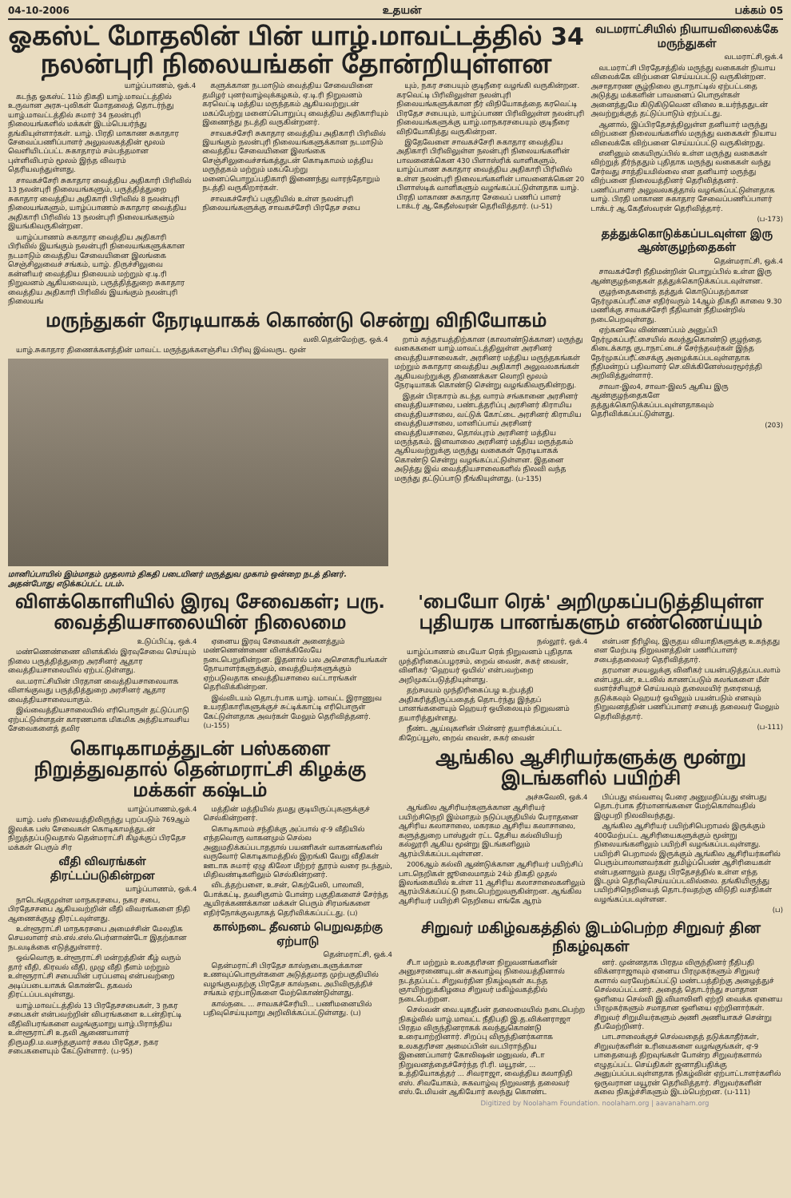04-10-2006 உதயன் பக்கம் 05
ஓகஸ்ட் மோதலின் பின் யாழ்.மாவட்டத்தில் 34 நலன்புரி நிலையங்கள் தோன்றியுள்ளன
யாழ்ப்பாணம், ஒக்.4
கடந்த ஓகஸ்ட் 11ம் திகதி யாழ்.மாவட்டத்தில் உருவான அரசு-புலிகள் மோதலைத் தொடர்ந்து யாழ்.மாவட்டத்தில் சுமார் 34 நலன்புரி நிலையங்களில் மக்கள் இடம்பெயர்ந்து தங்கியுள்ளார்கள். யாழ். பிரதி மாகாண சுகாதார சேவைப்பணிப்பாளர் அலுவலகத்தின் மூலம் வெளியிடப்பட்ட சுகாதாரம் சம்பந்தமான புள்ளிவிபரம் மூலம் இந்த விவரம் தெரியவந்துள்ளது.
சாவகச்சேரி சுகாதார வைத்திய அதிகாரி பிரிவில் 13 நலன்புரி நிலையங்களும், பருத்தித்துறை சுகாதார வைத்திய அதிகாரி பிரிவில் 8 நலன்புரி நிலையங்களும், யாழ்ப்பாணம் சுகாதார வைத்திய அதிகாரி பிரிவில் 13 நலன்புரி நிலையங்களும் இயங்கிவருகின்றன.
யாழ்ப்பாணம் சுகாதார வைத்திய அதிகாரி பிரிவில் இயங்கும் நலன்புரி நிலையங்களுக்கான நடமாடும் வைத்திய சேவையினை இலங்கை செஞ்சிலுவைச் சங்கம், யாழ். திருச்சிலுவை கன்னியர் வைத்திய நிலையம் மற்றும் ஏ.டி.ரி நிறுவனம் ஆகியவையும், பருத்தித்துறை சுகாதார வைத்திய அதிகாரி பிரிவில் இயங்கும் நலன்புரி நிலையங்
களுக்கான நடமாடும் வைத்திய சேவையினை தமிழர் புனர்வாழ்வுக்கழகம், ஏ.டி.ரி நிறுவனம் கரவெட்டி மத்திய மருந்தகம் ஆகியவற்றுடன் மகப்பேற்று மனைப்பொறுப்பு வைத்திய அதிகாரியும் இணைந்து நடத்தி வருகின்றனர்.
சாவகச்சேரி சுகாதார வைத்திய அதிகாரி பிரிவில் இயங்கும் நலன்புரி நிலையங்களுக்கான நடமாடும் வைத்திய சேவையினை இலங்கை செஞ்சிலுவைச்சங்கத்துடன் கொடிகாமம் மத்திய மருந்தகம் மற்றும் மகப்பேற்று மனைப்பொறுப்பதிகாரி இணைந்து வாரந்தோறும் நடத்தி வருகிறார்கள்.
சாவகச்சேரிப் பகுதியில் உள்ள நலன்புரி நிலையங்களுக்கு சாவகச்சேரி பிரதேச சபை
யும், நகர சபையும் குடிநீரை வழங்கி வருகின்றன. கரவெட்டி பிரிவிலுள்ள நலன்புரி நிலையங்களுக்கான நீர் விநியோகத்தை கரவெட்டி பிரதேச சபையும், யாழ்ப்பாண பிரிவிலுள்ள நலன்புரி நிலையங்களுக்கு யாழ்.மாநகரசபையும் குடிநீரை விநியோகித்து வருகின்றன.
இதேவேளை சாவகச்சேரி சுகாதார வைத்திய அதிகாரி பிரிவிலுள்ள நலன்புரி நிலையங்களின் பாவனைக்கென 430 பிளாஸ்ரிக் வாளிகளும், யாழ்ப்பாண சுகாதார வைத்திய அதிகாரி பிரிவில் உள்ள நலன்புரி நிலையங்களின் பாவனைக்கென 20 பிளாஸ்டிக் வாளிகளும் வழங்கப்பட்டுள்ளதாக யாழ். பிரதி மாகாண சுகாதார சேவைப் பணிப் பாளர் டாக்டர் ஆ.கேதீஸ்வரன் தெரிவித்தார். (ப-51)
மருந்துகள் நேரடியாகக் கொண்டு சென்று விநியோகம்
வலி.தென்மேற்கு, ஒக்.4
யாழ்.சுகாதார திணைக்களத்தின் மாவட்ட மருந்துக்களஞ்சிய பிரிவு இவ்வருட மூன்
மானிப்பாயில் இம்மாதம் முதலாம் திகதி படையினர் மருத்துவ முகாம் ஒன்றை நடத் தினர். அதன்போது எடுக்கப்பட்ட படம்.
றாம் கந்தாயத்திற்கான (காலாண்டுக்கான) மருந்து வகைகளை யாழ்.மாவட்டத்திலுள்ள அரசினர் வைத்தியசாலைகள், அரசினர் மத்திய மருந்தகங்கள் மற்றும் சுகாதார வைத்திய அதிகாரி அலுவலகங்கள் ஆகியவற்றுக்கு திணைக்கள லொறி மூலம் நேரடியாகக் கொண்டு சென்று வழங்கிவருகின்றது.
இதன் பிரகாரம் கடந்த வாரம் சங்கானை அரசினர் வைத்தியசாலை, பண்டத்தரிப்பு அரசினர் கிராமிய வைத்தியசாலை, வட்டுக் கோட்டை அரசினர் கிராமிய வைத்தியசாலை, மானிப்பாய் அரசினர் வைத்தியசாலை, தொல்புரம் அரசினர் மத்திய மருந்தகம், இளவாலை அரசினர் மத்திய மருந்தகம் ஆகியவற்றுக்கு மருந்து வகைகள் நேரடியாகக் கொண்டு சென்று வழங்கப்பட்டுள்ளன. இதனை அடுத்து இவ் வைத்தியசாலைகளில் நிலவி வந்த மருந்து தட்டுப்பாடு நீங்கியுள்ளது. (ப-135)
வடமராட்சியில் நியாயவிலைக்கே மருந்துகள்
வடமராட்சி,ஒக்.4
வடமராட்சி பிரதேசத்தில் மருந்து வகைகள் நியாய விலைக்கே விற்பனை செய்யப்பட்டு வருகின்றன. அசாதாரண சூழ்நிலை குடாநாட்டில் ஏற்பட்டதை அடுத்து மக்களின் பாவனைப் பொருள்கள் அனைத்துமே கிடுகிடுவென விலை உயர்ந்ததுடன் அவற்றுக்குத் தட்டுப்பாடும் ஏற்பட்டது.
ஆனால், இப்பிரதேசத்திலுள்ள தனியார் மருந்து விற்பனை நிலையங்களில் மருந்து வகைகள் நியாய விலைக்கே விற்பனை செய்யப்பட்டு வருகின்றது.
எனினும் கையிருப்பில் உள்ள மருந்து வகைகள் விற்றுத் தீர்ந்ததும் புதிதாக மருந்து வகைகள் வந்து சேர்வது சாத்தியமில்லை என தனியார் மருந்து விற்பனை நிலையத்தினர் தெரிவித்தனர். பணிப்பாளர் அலுவலகத்தால் வழங்கப்பட்டுள்ளதாக யாழ். பிரதி மாகாண சுகாதார சேவைப்பணிப்பாளர் டாக்டர் ஆ.கேதீஸ்வரன் தெரிவித்தார்.
(ப-173)
தத்துக்கொடுக்கப்படவுள்ள இரு ஆண்குழந்தைகள்
தென்மராட்சி, ஒக்.4
சாவகச்சேரி நீதிமன்றின் பொறுப்பில் உள்ள இரு ஆண்குழந்தைகள் தத்துக்கொடுக்கப்படவுள்ளன.
குழந்தைகளைத் தத்துக் கொடுப்பதற்கான நேர்முகப்பரீட்சை எதிர்வரும் 14ஆம் திகதி காலை 9.30 மணிக்கு சாவகச்சேரி நீதிவான் நீதிமன்றில் நடைபெறவுள்ளது.
ஏற்கனவே விண்ணப்பம் அனுப்பி நேர்முகப்பரீட்சையில் கலந்துகொண்டு குழந்தை கிடைக்காத குடாநாட்டைச் சேர்ந்தவர்கள் இந்த நேர்முகப்பரீட்சைக்கு அழைக்கப்படவுள்ளதாக நீதிமன்றப் பதிவாளர் செ.விக்கினேஸ்வரமூர்த்தி அறிவித்துள்ளார்.
சாவா-இல4, சாவா-இல5 ஆகிய இரு ஆண்குழந்தைகளே தத்துக்கொடுக்கப்படவுள்ளதாகவும் தெரிவிக்கப்பட்டுள்ளது.
(203)
விளக்கொளியில் இரவு சேவைகள்; பரு. வைத்தியசாலையின் நிலைமை
உடுப்பிட்டி, ஒக்.4
மண்ணெண்ணை விளக்கில் இரவுசேவை செய்யும் நிலை பருத்தித்துறை அரசினர் ஆதார வைத்தியசாலையில் ஏற்பட்டுள்ளது.
வடமராட்சியின் பிரதான வைத்தியசாலையாக விளங்குவது பருத்தித்துறை அரசினர் ஆதார வைத்தியசாலையாகும்.
இவ்வைத்தியசாலையில் எரிபொருள் தட்டுப்பாடு ஏற்பட்டுள்ளதன் காரணமாக மிகமிக அத்தியாவசிய சேவைகளைத் தவிர
ஏனைய இரவு சேவைகள் அனைத்தும் மண்ணெண்ணை விளக்கிலேயே நடைபெறுகின்றன. இதனால் பல அசௌகரியங்கள் நோயாளர்களுக்கும், வைத்தியர்களுக்கும் ஏற்படுவதாக வைத்தியசாலை வட்டாரங்கள் தெரிவிக்கின்றன.
இவ்விடயம் தொடர்பாக யாழ். மாவட்ட இராணுவ உயரதிகாரிகளுக்குச் சுட்டிக்காட்டி எரிபொருள் கேட்டுள்ளதாக அவர்கள் மேலும் தெரிவித்தனர். (ப-155)
கொடிகாமத்துடன் பஸ்களை நிறுத்துவதால் தென்மராட்சி கிழக்கு மக்கள் கஷ்டம்
யாழ்ப்பாணம்,ஒக்.4
யாழ். பஸ் நிலையத்திலிருந்து புறப்படும் 769ஆம் இலக்க பஸ் சேவைகள் கொடிகாமத்துடன் நிறுத்தப்படுவதால் தென்மராட்சி கிழக்குப் பிரதேச மக்கள் பெரும் சிர
வீதி விவரங்கள் திரட்டப்படுகின்றன
யாழ்ப்பாணம், ஒக்.4
நாடெங்குமுள்ள மாநகரசபை, நகர சபை, பிரதேசசபை ஆகியவற்றின் வீதி விவரங்களை நிதி ஆணைக்குழு திரட்டவுள்ளது.
உள்ளூராட்சி மாநகரசபை அமைச்சின் மேலதிக செயலாளர் எம்.எல்.எஸ்.பெர்னாண்டோ இதற்கான நடவடிக்கை எடுத்துள்ளார்.
ஒவ்வொரு உள்ளூராட்சி மன்றத்தின் கீழ் வரும் தார் வீதி, கிரவல் வீதி, முழு வீதி நீளம் மற்றும் உள்ளூராட்சி சபையின் பரப்பளவு என்பவற்றை அடிப்படையாகக் கொண்டே தகவல் திரட்டப்படவுள்ளது.
யாழ்.மாவட்டத்தில் 13 பிரதேசசபைகள், 3 நகர சபைகள் என்பவற்றின் விபரங்களை உடன்திரட்டி வீதிவிபரங்களை வழங்குமாறு யாழ்.பிராந்திய உள்ளூராட்சி உதவி ஆணையாளர் திருமதி.ம.வசந்தகுமார் சகல பிரதேச, நகர சபைகளையும் கேட்டுள்ளார். (ப-95)
மத்தின் மத்தியில் தமது குடியிருப்புகளுக்குச் செல்கின்றனர்.
கொடிகாமம் சந்திக்கு அப்பால் ஏ-9 வீதியில் எந்தவொரு வாகனமும் செல்ல அனுமதிக்கப்படாததால் பயணிகள் வாகனங்களில் வருவோர் கொடிகாமத்தில் இறங்கி வேறு வீதிகள் ஊடாக சுமார் ஏழு கிலோ மீற்றர் தூரம் வரை நடந்தும், மிதிவண்டிகளிலும் செல்கின்றனர்.
விடத்தற்பளை, உசன், கெற்பேலி, பாலாவி, போக்கட்டி, தவசிகுளம் போன்ற பகுதிகளைச் சேர்ந்த ஆயிரக்கணக்கான மக்கள் பெரும் சிரமங்களை எதிர்நோக்குவதாகத் தெரிவிக்கப்பட்டது. (ப)
கால்நடை தீவனம் பெறுவதற்கு ஏற்பாடு
தென்மராட்சி, ஒக்.4
தென்மராட்சி பிரதேச கால்நடைகளுக்கான உணவுப்பொருள்களை அடுத்தமாத முற்பகுதியில் வழங்குவதற்கு பிரதேச கால்நடை அபிவிருத்திச் சங்கம் ஏற்பாடுகளை மேற்கொண்டுள்ளது.
கால்நடை ... சாவகச்சேரியி... பணிமனையில் பதிவுசெய்யுமாறு அறிவிக்கப்பட்டுள்ளது. (ப)
'பையோ ரெக்' அறிமுகப்படுத்தியுள்ள புதியரக பானங்களும் எண்ணெய்யும்
நல்லூர், ஒக்.4
யாழ்ப்பாணம் பையோ ரெக் நிறுவனம் புதிதாக முந்திரிகைப்பழரசம், றைவ் வைன், சுகர் வைன், வினிகர் 'ஹெயர் ஒயில்' என்பவற்றை அறிமுகப்படுத்தியுள்ளது.
தற்சமயம் முந்திரிகைப்பழ உற்பத்தி அதிகரித்திருப்பதைத் தொடர்ந்து இந்தப் பானங்களையும் ஹெயர் ஒயிலையும் நிறுவனம் தயாரித்துள்ளது.
நீண்ட ஆய்வுகளின் பின்னர் தயாரிக்கப்பட்ட கிறேப்யூஸ், றைவ் வைன், சுகர் வைன்
என்பன நீரிழிவு, இருதய வியாதிகளுக்கு உகந்தது என மேற்படி நிறுவனத்தின் பணிப்பாளர் சபைத்தலைவர் தெரிவித்தார்.
தரமான சமயலுக்கு வினிகர் பயன்படுத்தப்படலாம் என்பதுடன், உடலில் காணப்படும் கலங்களை மீள் வளர்ச்சியுறச் செய்யவும் தலைமயிர் நரையைத் தடுக்கவும் ஹெயர் ஒயிலும் பயன்படும் எனவும் நிறுவனத்தின் பணிப்பாளர் சபைத் தலைவர் மேலும் தெரிவித்தார்.
(ப-111)
ஆங்கில ஆசிரியர்களுக்கு மூன்று இடங்களில் பயிற்சி
அச்சுவேலி, ஒக்.4
ஆங்கில ஆசிரியர்களுக்கான ஆசிரியர் பயிற்சிநெறி இம்மாதம் நடுப்பகுதியில் பேராதனை ஆசிரிய கலாசாலை, மகரகம ஆசிரிய கலாசாலை, களுத்துறை பாஸ்துள் ரட்ட தேசிய கல்வியியற் கல்லூரி ஆகிய மூன்று இடங்களிலும் ஆரம்பிக்கப்படவுள்ளன.
2006ஆம் கல்வி ஆண்டுக்கான ஆசிரியர் பயிற்சிப் பாடநெறிகள் ஜூலைமாதம் 24ம் திகதி முதல் இலங்கையில் உள்ள 11 ஆசிரிய கலாசாலைகளிலும் ஆரம்பிக்கப்பட்டு நடைபெற்றுவருகின்றன. ஆங்கில ஆசிரியர் பயிற்சி நெறியை எங்கே ஆரம்
பிப்பது எவ்வளவு பேரை அனுமதிப்பது என்பது தொடர்பாக தீர்மானங்களை மேற்கொள்வதில் இழுபறி நிலவிவந்தது.
ஆங்கில ஆசிரியர் பயிற்சிபெறாமல் இருக்கும் 400மேற்பட்ட ஆசிரியைகளுக்கும் மூன்று நிலையங்களிலும் பயிற்சி வழங்கப்படவுள்ளது. பயிற்சி பெறாமல் இருக்கும் ஆங்கில ஆசிரியர்களில் பெரும்பாலானவர்கள் தமிழ்ப்பெண் ஆசிரியைகள் என்பதனாலும் தமது பிரதேசத்தில் உள்ள எந்த இடமும் தெரிவுசெய்யப்படவில்லை. தங்கியிருந்து பயிற்சிநெறியைத் தொடர்வதற்கு விடுதி வசதிகள் வழங்கப்படவுள்ளன.
(ப)
சிறுவர் மகிழ்வகத்தில் இடம்பெற்ற சிறுவர் தின நிகழ்வுகள்
சீடா மற்றும் உலகதரிசன நிறுவனங்களின் அனுசரணையுடன் சுகவாழ்வு நிலையத்தினால் நடத்தப்பட்ட சிறுவர்தின நிகழ்வுகள் கடந்த ஞாயிற்றுக்கிழமை சிறுவர் மகிழ்வகத்தில் நடைபெற்றன.
செல்வன் வை.யுகதீபன் தலைமையில் நடைபெற்ற நிகழ்வில் யாழ்.மாவட்ட நீதிபதி இ.த.விக்னராஜா பிரதம விருந்தினராகக் கலந்துகொண்டு உரையாற்றினார். சிறப்பு விருந்தினர்களாக உலகதரிசன அமைப்பின் வடபிராந்திய இணைப்பாளர் கோலிஷன் மனுவல், சீடா நிறுவனத்தைச்சேர்ந்த ரி.ரி. மயூரன், ... உத்தியோகத்தர் ... சிவராஜா, வைத்திய கலாநிதி எஸ். சிவயோகம், சுகவாழ்வு நிறுவனத் தலைவர் எஸ்.டேமியன் ஆகியோர் கலந்து கொண்ட
னர். முன்னதாக பிரதம விருந்தினர் நீதிபதி விக்னராஜாவும் ஏனைய பிரமுகர்களும் சிறுவர் களால் வரவேற்கப்பட்டு மண்டபத்திற்கு அழைத்துச் செல்லப்பட்டனர். அதைத் தொடர்ந்து சமாதான ஒளியை செல்வி இ.விமாலினி ஏற்றி வைக்க ஏனைய பிரமுகர்களும் சமாதான ஒளியை ஏற்றினார்கள். சிறுவர் சிறுமியர்களும் அணி அணியாகச் சென்று தீபமேற்றினர்.
பாடசாலைக்குச் செல்வதைத் தடுக்காதீர்கள், சிறுவர்களின் உரிமைகளை வழங்குங்கள், ஏ-9 பாதையைத் திறவுங்கள் போன்ற சிறுவர்களால் எழுதப்பட்ட செய்திகள் ஜனாதிபதிக்கு அனுப்பப்படவுள்ளதாக நிகழ்வின் ஏற்பாட்டாளர்களில் ஒருவரான மயூரன் தெரிவித்தார். சிறுவர்களின் கலை நிகழ்ச்சிகளும் இடம்பெற்றன. (ப-111)
Digitized by Noolaham Foundation. noolaham.org | aavanaham.org